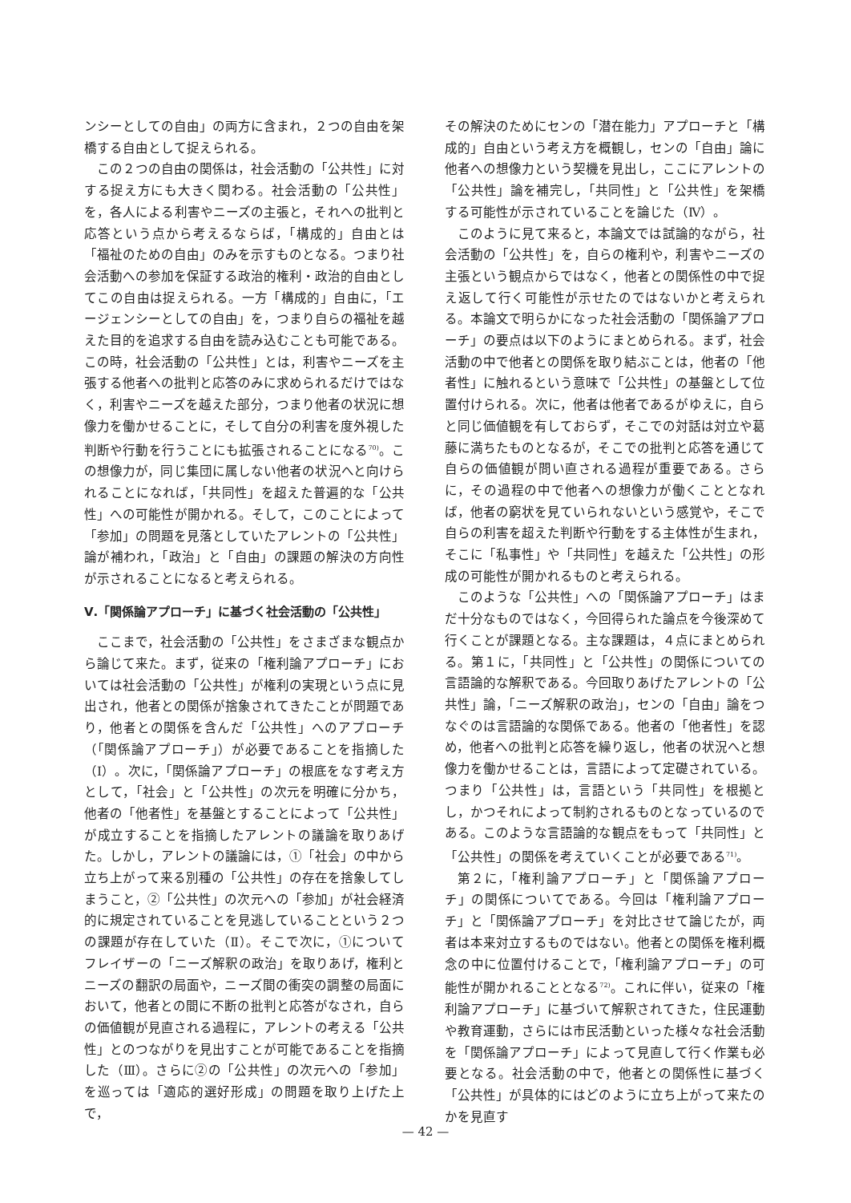ンシーとしての自由」の両方に含まれ，２つの自由を架橋する自由として捉えられる。
この２つの自由の関係は，社会活動の「公共性」に対する捉え方にも大きく関わる。社会活動の「公共性」を，各人による利害やニーズの主張と，それへの批判と応答という点から考えるならば，「構成的」自由とは「福祉のための自由」のみを示すものとなる。つまり社会活動への参加を保証する政治的権利・政治的自由としてこの自由は捉えられる。一方「構成的」自由に，「エージェンシーとしての自由」を，つまり自らの福祉を越えた目的を追求する自由を読み込むことも可能である。この時，社会活動の「公共性」とは，利害やニーズを主張する他者への批判と応答のみに求められるだけではなく，利害やニーズを越えた部分，つまり他者の状況に想像力を働かせることに，そして自分の利害を度外視した判断や行動を行うことにも拡張されることになる<sup>70)</sup>。この想像力が，同じ集団に属しない他者の状況へと向けられることになれば，「共同性」を超えた普遍的な「公共性」への可能性が開かれる。そして，このことによって「参加」の問題を見落としていたアレントの「公共性」論が補われ，「政治」と「自由」の課題の解決の方向性が示されることになると考えられる。
Ⅴ.「関係論アプローチ」に基づく社会活動の「公共性」
ここまで，社会活動の「公共性」をさまざまな観点から論じて来た。まず，従来の「権利論アプローチ」においては社会活動の「公共性」が権利の実現という点に見出され，他者との関係が捨象されてきたことが問題であり，他者との関係を含んだ「公共性」へのアプローチ（「関係論アプローチ」）が必要であることを指摘した（Ⅰ）。次に，「関係論アプローチ」の根底をなす考え方として，「社会」と「公共性」の次元を明確に分かち，他者の「他者性」を基盤とすることによって「公共性」が成立することを指摘したアレントの議論を取りあげた。しかし，アレントの議論には，①「社会」の中から立ち上がって来る別種の「公共性」の存在を捨象してしまうこと，②「公共性」の次元への「参加」が社会経済的に規定されていることを見逃していることという２つの課題が存在していた（Ⅱ）。そこで次に，①についてフレイザーの「ニーズ解釈の政治」を取りあげ，権利とニーズの翻訳の局面や，ニーズ間の衝突の調整の局面において，他者との間に不断の批判と応答がなされ，自らの価値観が見直される過程に，アレントの考える「公共性」とのつながりを見出すことが可能であることを指摘した（Ⅲ）。さらに②の「公共性」の次元への「参加」を巡っては「適応的選好形成」の問題を取り上げた上で，
その解決のためにセンの「潜在能力」アプローチと「構成的」自由という考え方を概観し，センの「自由」論に他者への想像力という契機を見出し，ここにアレントの「公共性」論を補完し，「共同性」と「公共性」を架橋する可能性が示されていることを論じた（Ⅳ）。
このように見て来ると，本論文では試論的ながら，社会活動の「公共性」を，自らの権利や，利害やニーズの主張という観点からではなく，他者との関係性の中で捉え返して行く可能性が示せたのではないかと考えられる。本論文で明らかになった社会活動の「関係論アプローチ」の要点は以下のようにまとめられる。まず，社会活動の中で他者との関係を取り結ぶことは，他者の「他者性」に触れるという意味で「公共性」の基盤として位置付けられる。次に，他者は他者であるがゆえに，自らと同じ価値観を有しておらず，そこでの対話は対立や葛藤に満ちたものとなるが，そこでの批判と応答を通じて自らの価値観が問い直される過程が重要である。さらに，その過程の中で他者への想像力が働くこととなれば，他者の窮状を見ていられないという感覚や，そこで自らの利害を超えた判断や行動をする主体性が生まれ，そこに「私事性」や「共同性」を越えた「公共性」の形成の可能性が開かれるものと考えられる。
このような「公共性」への「関係論アプローチ」はまだ十分なものではなく，今回得られた論点を今後深めて行くことが課題となる。主な課題は，４点にまとめられる。第１に，「共同性」と「公共性」の関係についての言語論的な解釈である。今回取りあげたアレントの「公共性」論，「ニーズ解釈の政治」，センの「自由」論をつなぐのは言語論的な関係である。他者の「他者性」を認め，他者への批判と応答を繰り返し，他者の状況へと想像力を働かせることは，言語によって定礎されている。つまり「公共性」は，言語という「共同性」を根拠とし，かつそれによって制約されるものとなっているのである。このような言語論的な観点をもって「共同性」と「公共性」の関係を考えていくことが必要である<sup>71)</sup>。
第２に，「権利論アプローチ」と「関係論アプローチ」の関係についてである。今回は「権利論アプローチ」と「関係論アプローチ」を対比させて論じたが，両者は本来対立するものではない。他者との関係を権利概念の中に位置付けることで，「権利論アプローチ」の可能性が開かれることとなる<sup>72)</sup>。これに伴い，従来の「権利論アプローチ」に基づいて解釈されてきた，住民運動や教育運動，さらには市民活動といった様々な社会活動を「関係論アプローチ」によって見直して行く作業も必要となる。社会活動の中で，他者との関係性に基づく「公共性」が具体的にはどのように立ち上がって来たのかを見直す
— 42 —